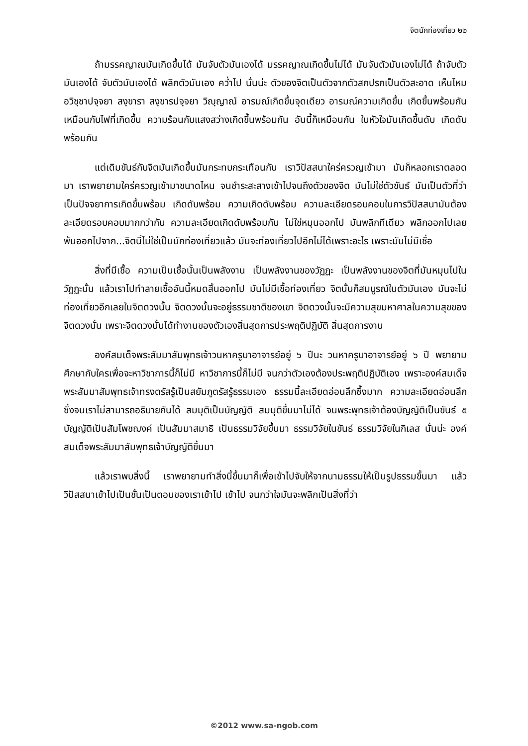จิตนักท่องเที่ยว ๒๒
ถ้ามรรคญาณมันเกิดขึ้นได้ มันจับตัวมันเองได้ มรรคญาณเกิดขึ้นไม่ได้ มันจับตัวมันเองไม่ได้ ถ้าจับตัวมันเองได้ จับตัวมันเองได้ พลิกตัวมันเอง คว่ำไป นั่นน่ะ ตัวของจิตเป็นตัวจากตัวสกปรกเป็นตัวสะอาด เห็นไหม อวิชฺชาปจฺจยา สงฺขารา สงฺขารปจฺจยา วิญฺญาณํ อารมณ์เกิดขึ้นจุดเดียว อารมณ์ความเกิดขึ้น เกิดขึ้นพร้อมกันเหมือนกับไฟที่เกิดขึ้น ความร้อนกับแสงสว่างเกิดขึ้นพร้อมกัน อันนี้ก็เหมือนกัน ในหัวใจมันเกิดขึ้นดับ เกิดดับพร้อมกัน
แต่เดิมขันธ์กับจิตมันเกิดขึ้นมันกระทบกระเทือนกัน เราวิปัสสนาใคร่ครวญเข้ามา มันก็หลอกเราตลอดมา เราพยายามใคร่ครวญเข้ามาขนาดไหน จนชำระสะสางเข้าไปจนถึงตัวของจิต มันไม่ใช่ตัวขันธ์ มันเป็นตัวที่ว่าเป็นปัจจยาการเกิดขึ้นพร้อม เกิดดับพร้อม ความเกิดดับพร้อม ความละเอียดรอบคอบในการวิปัสสนามันต้องละเอียดรอบคอบมากกว่ากัน ความละเอียดเกิดดับพร้อมกัน ไม่ใช่หมุนออกไป มันพลิกทีเดียว พลิกออกไปเลย พ้นออกไปจาก...จิตนี้ไม่ใช่เป็นนักท่องเที่ยวแล้ว มันจะท่องเที่ยวไปอีกไม่ได้เพราะอะไร เพราะมันไม่มีเชื้อ
สิ่งที่มีเชื้อ ความเป็นเชื้อนั้นเป็นพลังงาน เป็นพลังงานของวัฏฏะ เป็นพลังงานของจิตที่มันหมุนไปในวัฏฏะนั้น แล้วเราไปทำลายเชื้ออันนี้หมดสิ้นออกไป มันไม่มีเชื้อท่องเที่ยว จิตนั้นก็สมบูรณ์ในตัวมันเอง มันจะไม่ท่องเที่ยวอีกเลยในจิตดวงนั้น จิตดวงนั้นจะอยู่ธรรมชาติของเขา จิตดวงนั้นจะมีความสุขมหาศาลในความสุขของจิตดวงนั้น เพราะจิตดวงนั้นได้ทำงานของตัวเองสิ้นสุดการประพฤติปฏิบัติ สิ้นสุดการงาน
องค์สมเด็จพระสัมมาสัมพุทธเจ้าวนหาครูบาอาจารย์อยู่ ๖ ปีนะ วนหาครูบาอาจารย์อยู่ ๖ ปี พยายามศึกษากับใครเพื่อจะหาวิชาการนี้ก็ไม่มี หาวิชาการนี้ก็ไม่มี จนกว่าตัวเองต้องประพฤติปฏิบัติเอง เพราะองค์สมเด็จพระสัมมาสัมพุทธเจ้าทรงตรัสรู้เป็นสยัมภูตรัสรู้ธรรมเอง ธรรมนี้ละเอียดอ่อนลึกซึ้งมาก ความละเอียดอ่อนลึกซึ้งจนเราไม่สามารถอธิบายกันได้ สมมุติเป็นบัญญัติ สมมุติขึ้นมาไม่ได้ จนพระพุทธเจ้าต้องบัญญัติเป็นขันธ์ ๕ บัญญัติเป็นสัมโพชฌงค์ เป็นสัมมาสมาธิ เป็นธรรมวิจัยขึ้นมา ธรรมวิจัยในขันธ์ ธรรมวิจัยในกิเลส นั่นน่ะ องค์สมเด็จพระสัมมาสัมพุทธเจ้าบัญญัติขึ้นมา
แล้วเราพบสิ่งนี้ เราพยายามทำสิ่งนี้ขึ้นมาก็เพื่อเข้าไปจับให้จากนามธรรมให้เป็นรูปธรรมขึ้นมา แล้ววิปัสสนาเข้าไปเป็นชั้นเป็นตอนของเราเข้าไป เข้าไป จนกว่าใจมันจะพลิกเป็นสิ่งที่ว่า
©2012 www.sa-ngob.com